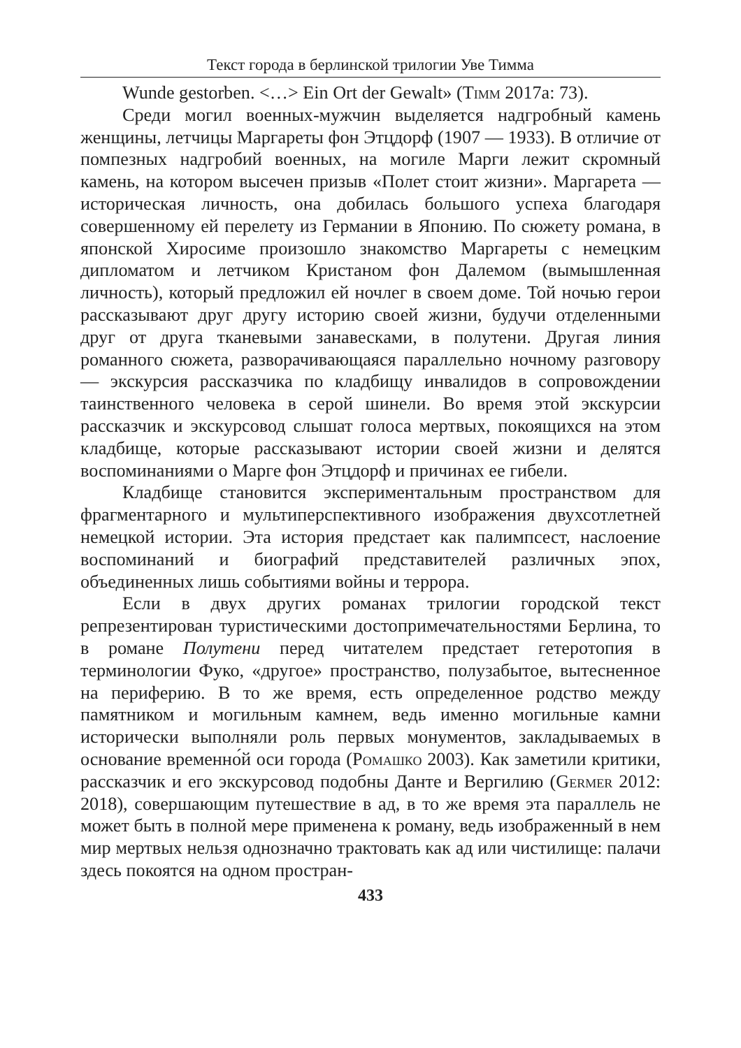Текст города в берлинской трилогии Уве Тимма
Wunde gestorben. <…> Ein Ort der Gewalt» (Timm 2017a: 73).
Среди могил военных-мужчин выделяется надгробный камень женщины, летчицы Маргареты фон Этцдорф (1907 — 1933). В отличие от помпезных надгробий военных, на могиле Марги лежит скромный камень, на котором высечен призыв «Полет стоит жизни». Маргарета — историческая личность, она добилась большого успеха благодаря совершенному ей перелету из Германии в Японию. По сюжету романа, в японской Хиросиме произошло знакомство Маргареты с немецким дипломатом и летчиком Кристаном фон Далемом (вымышленная личность), который предложил ей ночлег в своем доме. Той ночью герои рассказывают друг другу историю своей жизни, будучи отделенными друг от друга тканевыми занавесками, в полутени. Другая линия романного сюжета, разворачивающаяся параллельно ночному разговору — экскурсия рассказчика по кладбищу инвалидов в сопровождении таинственного человека в серой шинели. Во время этой экскурсии рассказчик и экскурсовод слышат голоса мертвых, покоящихся на этом кладбище, которые рассказывают истории своей жизни и делятся воспоминаниями о Марге фон Этцдорф и причинах ее гибели.
Кладбище становится экспериментальным пространством для фрагментарного и мультиперспективного изображения двухсотлетней немецкой истории. Эта история предстает как палимпсест, наслоение воспоминаний и биографий представителей различных эпох, объединенных лишь событиями войны и террора.
Если в двух других романах трилогии городской текст репрезентирован туристическими достопримечательностями Берлина, то в романе Полутени перед читателем предстает гетеротопия в терминологии Фуко, «другое» пространство, полузабытое, вытесненное на периферию. В то же время, есть определенное родство между памятником и могильным камнем, ведь именно могильные камни исторически выполняли роль первых монументов, закладываемых в основание временно́й оси города (Ромашко 2003). Как заметили критики, рассказчик и его экскурсовод подобны Данте и Вергилию (Germer 2012: 2018), совершающим путешествие в ад, в то же время эта параллель не может быть в полной мере применена к роману, ведь изображенный в нем мир мертвых нельзя однозначно трактовать как ад или чистилище: палачи здесь покоятся на одном простран-
433